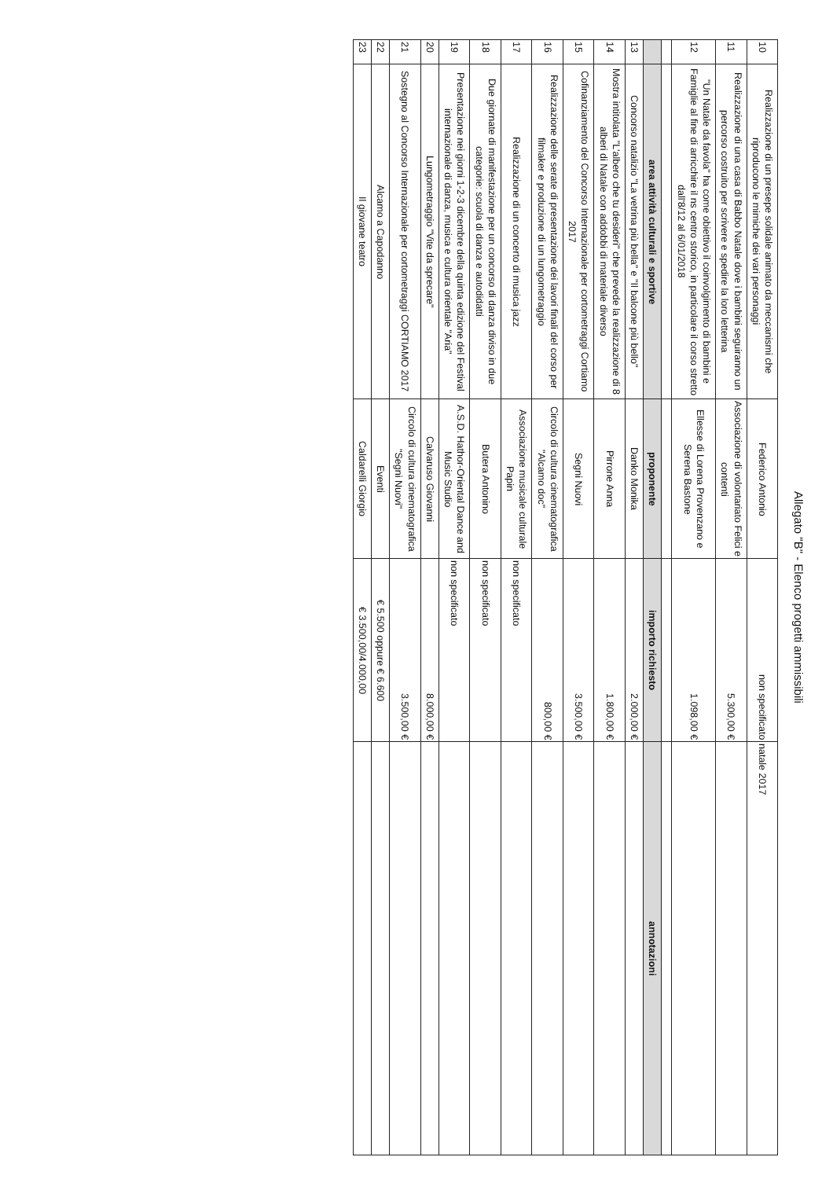Allegato "B" - Elenco progetti ammissibili
| 10 | Realizzazione di un presepe solidale animato da meccanismi che riproducono le mimiche dei vari personaggi | Federico Antonio | non specificato | natale 2017 |
| 11 | Realizzazione di una casa di Babbo Natale dove i bambini seguiranno un percorso costruito per scrivere e spedire la loro letterina | Associazione di volontariato Felici e contenti | 5.300,00 € | |
| 12 | "Un Natale da favola" ha come obiettivo il coinvolgimento di bambini e Famiglie al fine di arricchire il ns centro storico, in particolare il corso stretto dall'8/12 al 6/01/2018 | Ellesse di Lorena Provenzano e Serena Bastone | 1.098,00 € | |
| | area attività culturali e sportive | proponente | importo richiesto | annotazioni |
| 13 | Concorso natalizio "La vetrina più bella" e "Il balcone più bello" | Danko Monika | 2.000,00 € | |
| 14 | Mostra intitolata "L'albero che tu desideri" che prevede la realizzazione di 8 alberi di Natale con addobbi di materiale diverso | Pirrone Anna | 1.800,00 € | |
| 15 | Cofinanziamento del Concorso Internazionale per cortometraggi Cortiamo 2017 | Segni Nuovi | 3.500,00 € | |
| 16 | Realizzazione delle serate di presentazione dei lavori finali del corso per filmaker e produzione di un lungometraggio | Circolo di cultura cinematografica "Alcamo doc" | 800,00 € | |
| 17 | Realizzazione di un concerto di musica jazz | Associazione musicale culturale Papin | non specificato | |
| 18 | Due giornate di manifestazione per un concorso di danza diviso in due categorie: scuola di danza e autodidatti | Butera Antonino | non specificato | |
| 19 | Presentazione nei giorni 1-2-3 dicembre della quinta edizione del Festival internazionale di danza, musica e cultura orientale "Aria" | A.S.D. Hathor-Oriental Dance and Music Studio | non specificato | |
| 20 | Lungometraggio "Vite da sprecare" | Calvaruso Giovanni | 8.000,00 € | |
| 21 | Sostegno al Concorso Internazionale per cortometraggi CORTIAMO 2017 | Circolo di cultura cinematografica "Segni Nuovi" | 3.500,00 € | |
| 22 | Alcamo a Capodanno | Eventi | € 5.500 oppure € 6.600 | |
| 23 | Il giovane teatro | Caldarelli Giorgio | € 3.500,00/4.000,00 | |